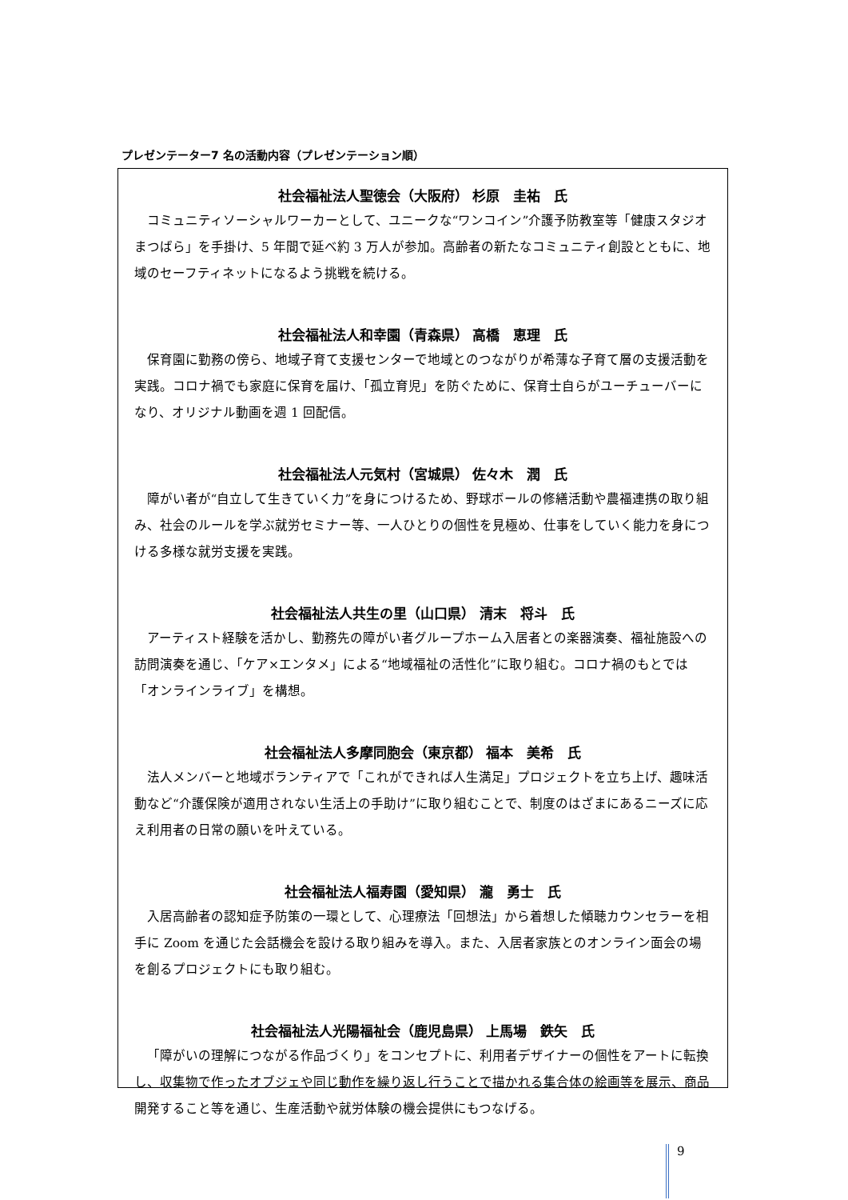プレゼンテーター7 名の活動内容（プレゼンテーション順）
社会福祉法人聖徳会（大阪府） 杉原　圭祐　氏
コミュニティソーシャルワーカーとして、ユニークな“ワンコイン”介護予防教室等「健康スタジオまつばら」を手掛け、5 年間で延べ約 3 万人が参加。高齢者の新たなコミュニティ創設とともに、地域のセーフティネットになるよう挑戦を続ける。
社会福祉法人和幸園（青森県） 高橋　恵理　氏
保育園に勤務の傍ら、地域子育て支援センターで地域とのつながりが希薄な子育て層の支援活動を実践。コロナ禍でも家庭に保育を届け、「孤立育児」を防ぐために、保育士自らがユーチューバーになり、オリジナル動画を週 1 回配信。
社会福祉法人元気村（宮城県） 佐々木　潤　氏
障がい者が“自立して生きていく力”を身につけるため、野球ボールの修繕活動や農福連携の取り組み、社会のルールを学ぶ就労セミナー等、一人ひとりの個性を見極め、仕事をしていく能力を身につける多様な就労支援を実践。
社会福祉法人共生の里（山口県） 清末　将斗　氏
アーティスト経験を活かし、勤務先の障がい者グループホーム入居者との楽器演奏、福祉施設への訪問演奏を通じ、「ケア×エンタメ」による“地域福祉の活性化”に取り組む。コロナ禍のもとでは「オンラインライブ」を構想。
社会福祉法人多摩同胞会（東京都） 福本　美希　氏
法人メンバーと地域ボランティアで「これができれば人生満足」プロジェクトを立ち上げ、趣味活動など“介護保険が適用されない生活上の手助け”に取り組むことで、制度のはざまにあるニーズに応え利用者の日常の願いを叶えている。
社会福祉法人福寿園（愛知県） 瀧　勇士　氏
入居高齢者の認知症予防策の一環として、心理療法「回想法」から着想した傾聴カウンセラーを相手に Zoom を通じた会話機会を設ける取り組みを導入。また、入居者家族とのオンライン面会の場を創るプロジェクトにも取り組む。
社会福祉法人光陽福祉会（鹿児島県） 上馬場　鉄矢　氏
「障がいの理解につながる作品づくり」をコンセプトに、利用者デザイナーの個性をアートに転換し、収集物で作ったオブジェや同じ動作を繰り返し行うことで描かれる集合体の絵画等を展示、商品開発すること等を通じ、生産活動や就労体験の機会提供にもつなげる。
9